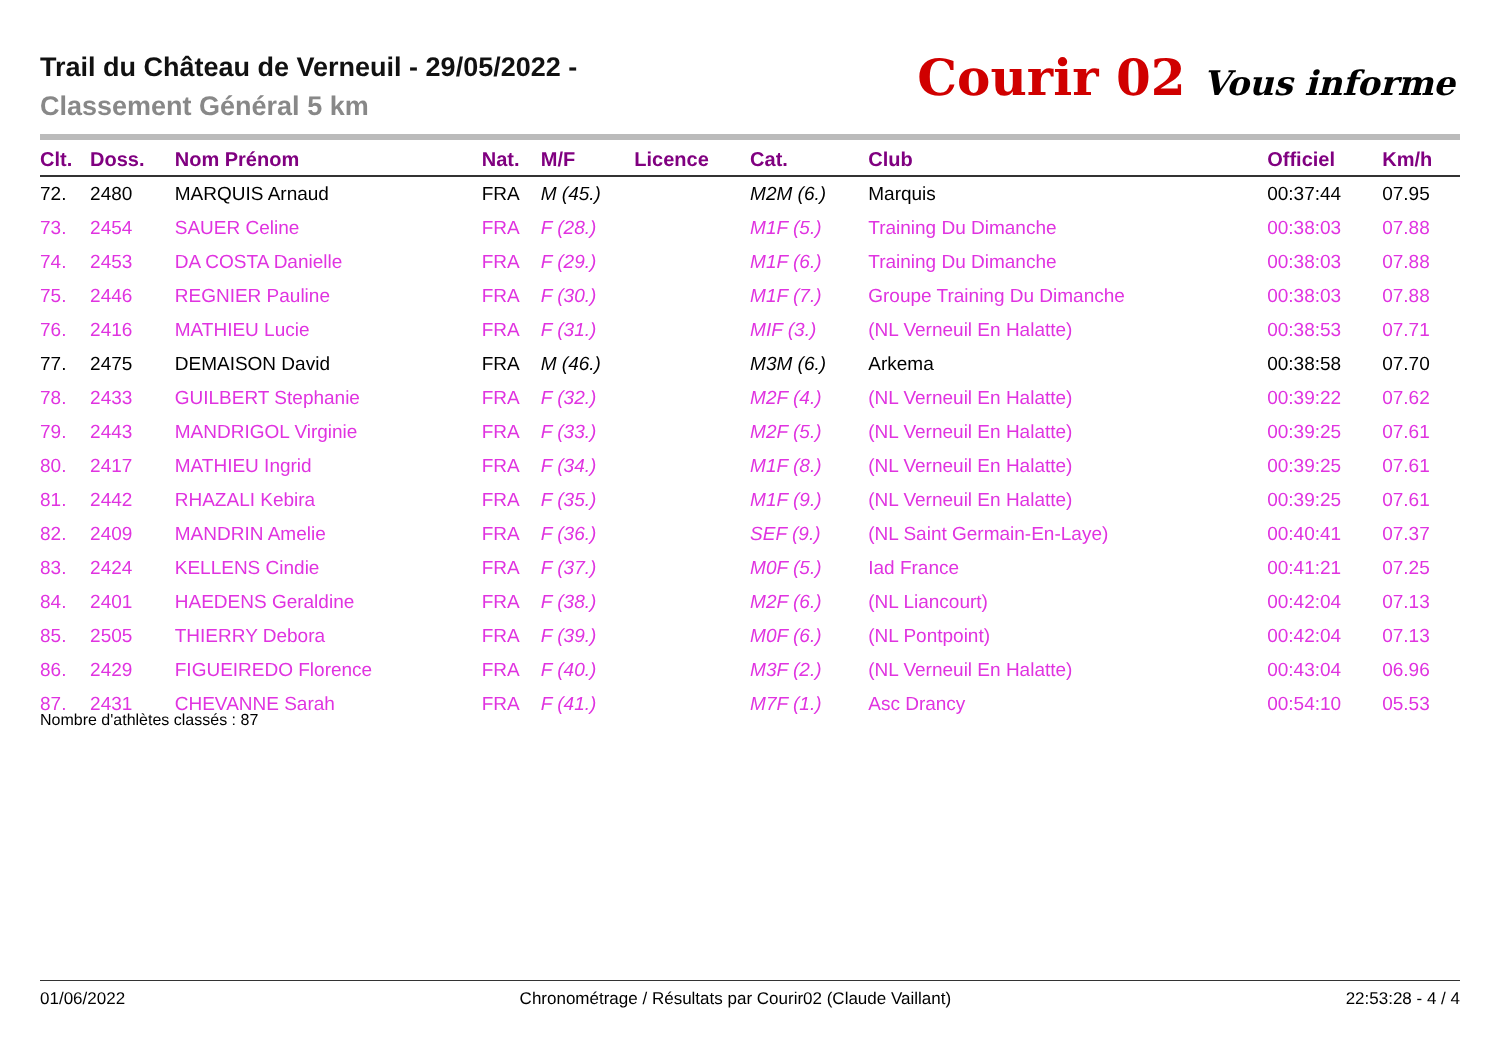Trail du Château de Verneuil - 29/05/2022 -
Classement Général 5 km
Courir 02 Vous informe
| Clt. | Doss. | Nom Prénom | Nat. | M/F | Licence | Cat. | Club | Officiel | Km/h |
| --- | --- | --- | --- | --- | --- | --- | --- | --- | --- |
| 72. | 2480 | MARQUIS Arnaud | FRA | M (45.) | | M2M (6.) | Marquis | 00:37:44 | 07.95 |
| 73. | 2454 | SAUER Celine | FRA | F (28.) | | M1F (5.) | Training Du Dimanche | 00:38:03 | 07.88 |
| 74. | 2453 | DA COSTA Danielle | FRA | F (29.) | | M1F (6.) | Training Du Dimanche | 00:38:03 | 07.88 |
| 75. | 2446 | REGNIER Pauline | FRA | F (30.) | | M1F (7.) | Groupe Training Du Dimanche | 00:38:03 | 07.88 |
| 76. | 2416 | MATHIEU Lucie | FRA | F (31.) | | MIF (3.) | (NL Verneuil En Halatte) | 00:38:53 | 07.71 |
| 77. | 2475 | DEMAISON David | FRA | M (46.) | | M3M (6.) | Arkema | 00:38:58 | 07.70 |
| 78. | 2433 | GUILBERT Stephanie | FRA | F (32.) | | M2F (4.) | (NL Verneuil En Halatte) | 00:39:22 | 07.62 |
| 79. | 2443 | MANDRIGOL Virginie | FRA | F (33.) | | M2F (5.) | (NL Verneuil En Halatte) | 00:39:25 | 07.61 |
| 80. | 2417 | MATHIEU Ingrid | FRA | F (34.) | | M1F (8.) | (NL Verneuil En Halatte) | 00:39:25 | 07.61 |
| 81. | 2442 | RHAZALI Kebira | FRA | F (35.) | | M1F (9.) | (NL Verneuil En Halatte) | 00:39:25 | 07.61 |
| 82. | 2409 | MANDRIN Amelie | FRA | F (36.) | | SEF (9.) | (NL Saint Germain-En-Laye) | 00:40:41 | 07.37 |
| 83. | 2424 | KELLENS Cindie | FRA | F (37.) | | M0F (5.) | Iad France | 00:41:21 | 07.25 |
| 84. | 2401 | HAEDENS Geraldine | FRA | F (38.) | | M2F (6.) | (NL Liancourt) | 00:42:04 | 07.13 |
| 85. | 2505 | THIERRY Debora | FRA | F (39.) | | M0F (6.) | (NL Pontpoint) | 00:42:04 | 07.13 |
| 86. | 2429 | FIGUEIREDO Florence | FRA | F (40.) | | M3F (2.) | (NL Verneuil En Halatte) | 00:43:04 | 06.96 |
| 87. | 2431 | CHEVANNE Sarah | FRA | F (41.) | | M7F (1.) | Asc Drancy | 00:54:10 | 05.53 |
Nombre d'athlètes classés : 87
01/06/2022 Chronométrage / Résultats par Courir02 (Claude Vaillant) 22:53:28 - 4 / 4